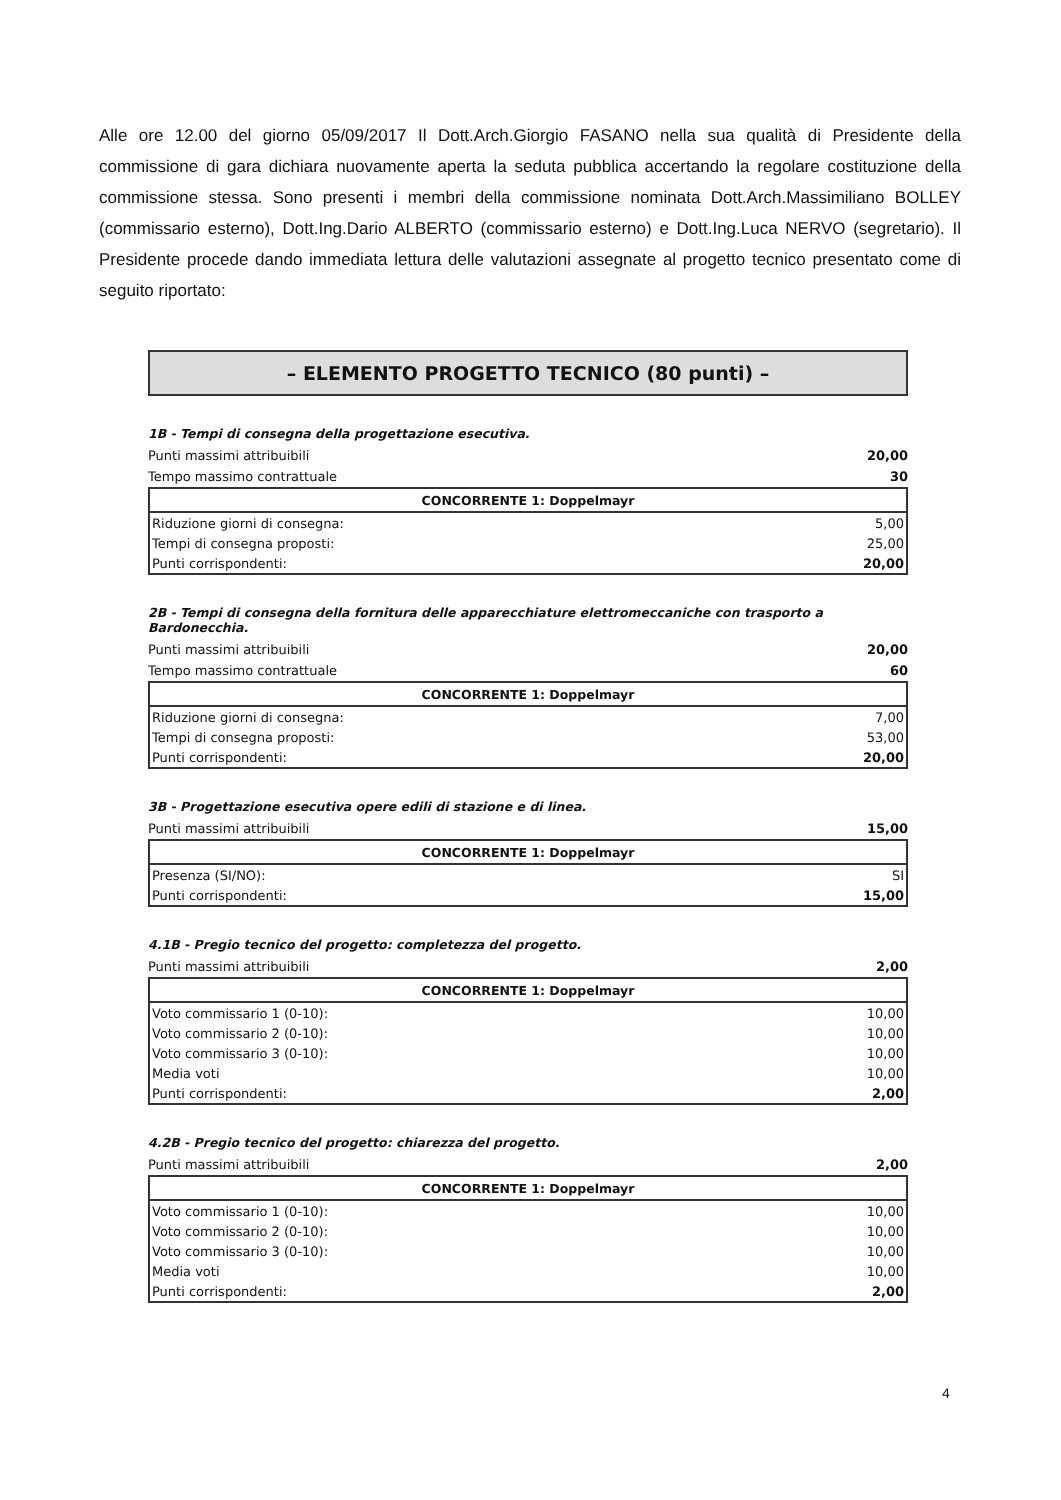Alle ore 12.00 del giorno 05/09/2017 Il Dott.Arch.Giorgio FASANO nella sua qualità di Presidente della commissione di gara dichiara nuovamente aperta la seduta pubblica accertando la regolare costituzione della commissione stessa. Sono presenti i membri della commissione nominata Dott.Arch.Massimiliano BOLLEY (commissario esterno), Dott.Ing.Dario ALBERTO (commissario esterno) e Dott.Ing.Luca NERVO (segretario). Il Presidente procede dando immediata lettura delle valutazioni assegnate al progetto tecnico presentato come di seguito riportato:
– ELEMENTO PROGETTO TECNICO (80 punti) –
1B - Tempi di consegna della progettazione esecutiva.
Punti massimi attribuibili 20,00
Tempo massimo contrattuale 30
| CONCORRENTE 1: Doppelmayr | |
| --- | --- |
| Riduzione giorni di consegna: | 5,00 |
| Tempi di consegna proposti: | 25,00 |
| Punti corrispondenti: | 20,00 |
2B - Tempi di consegna della fornitura delle apparecchiature elettromeccaniche con trasporto a Bardonecchia.
Punti massimi attribuibili 20,00
Tempo massimo contrattuale 60
| CONCORRENTE 1: Doppelmayr | |
| --- | --- |
| Riduzione giorni di consegna: | 7,00 |
| Tempi di consegna proposti: | 53,00 |
| Punti corrispondenti: | 20,00 |
3B - Progettazione esecutiva opere edili di stazione e di linea.
Punti massimi attribuibili 15,00
| CONCORRENTE 1: Doppelmayr | |
| --- | --- |
| Presenza (SI/NO): | SI |
| Punti corrispondenti: | 15,00 |
4.1B - Pregio tecnico del progetto: completezza del progetto.
Punti massimi attribuibili 2,00
| CONCORRENTE 1: Doppelmayr | |
| --- | --- |
| Voto commissario 1 (0-10): | 10,00 |
| Voto commissario 2 (0-10): | 10,00 |
| Voto commissario 3 (0-10): | 10,00 |
| Media voti | 10,00 |
| Punti corrispondenti: | 2,00 |
4.2B - Pregio tecnico del progetto: chiarezza del progetto.
Punti massimi attribuibili 2,00
| CONCORRENTE 1: Doppelmayr | |
| --- | --- |
| Voto commissario 1 (0-10): | 10,00 |
| Voto commissario 2 (0-10): | 10,00 |
| Voto commissario 3 (0-10): | 10,00 |
| Media voti | 10,00 |
| Punti corrispondenti: | 2,00 |
4